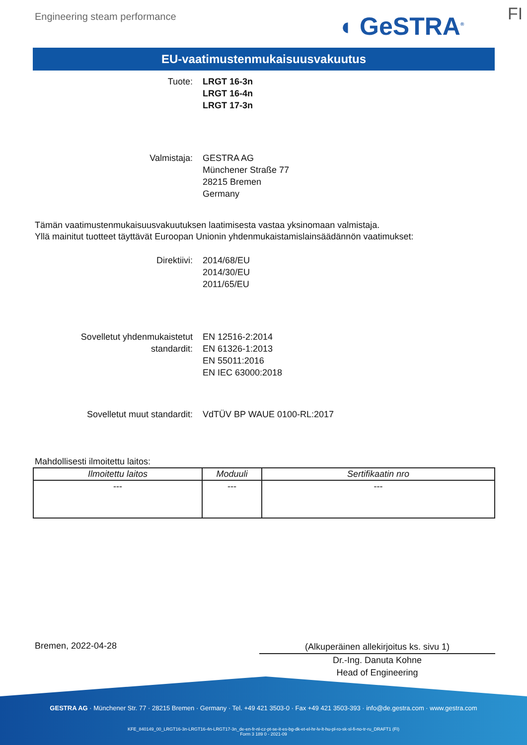Engineering steam performance ◖ GeSTRA<sup>®</sup> FI
EU-vaatimustenmukaisuusvakuutus
Tuote: LRGT 16-3n
LRGT 16-4n
LRGT 17-3n
Valmistaja: GESTRA AG
Münchener Straße 77
28215 Bremen
Germany
Tämän vaatimustenmukaisuusvakuutuksen laatimisesta vastaa yksinomaan valmistaja.
Yllä mainitut tuotteet täyttävät Euroopan Unionin yhdenmukaistamislainsäädännön vaatimukset:
Direktiivi: 2014/68/EU
2014/30/EU
2011/65/EU
Sovelletut yhdenmukaistetut
standardit:
EN 12516-2:2014
EN 61326-1:2013
EN 55011:2016
EN IEC 63000:2018
Sovelletut muut standardit: VdTÜV BP WAUE 0100-RL:2017
Mahdollisesti ilmoitettu laitos:
| Ilmoitettu laitos | Moduuli | Sertifikaatin nro |
| --- | --- | --- |
| --- | --- | --- |
Bremen, 2022-04-28
(Alkuperäinen allekirjoitus ks. sivu 1)
Dr.-Ing. Danuta Kohne
Head of Engineering
GESTRA AG · Münchener Str. 77 · 28215 Bremen · Germany · Tel. +49 421 3503-0 · Fax +49 421 3503-393 · info@de.gestra.com · www.gestra.com
KFE_840149_00_LRGT16-3n-LRGT16-4n-LRGT17-3n_de-en-fr-nl-cz-pt-se-it-es-bg-dk-et-el-hr-lv-lt-hu-pl-ro-sk-sl-fi-no-tr-ru_DRAFT1 (FI)
Form 3 189 0 - 2021-09